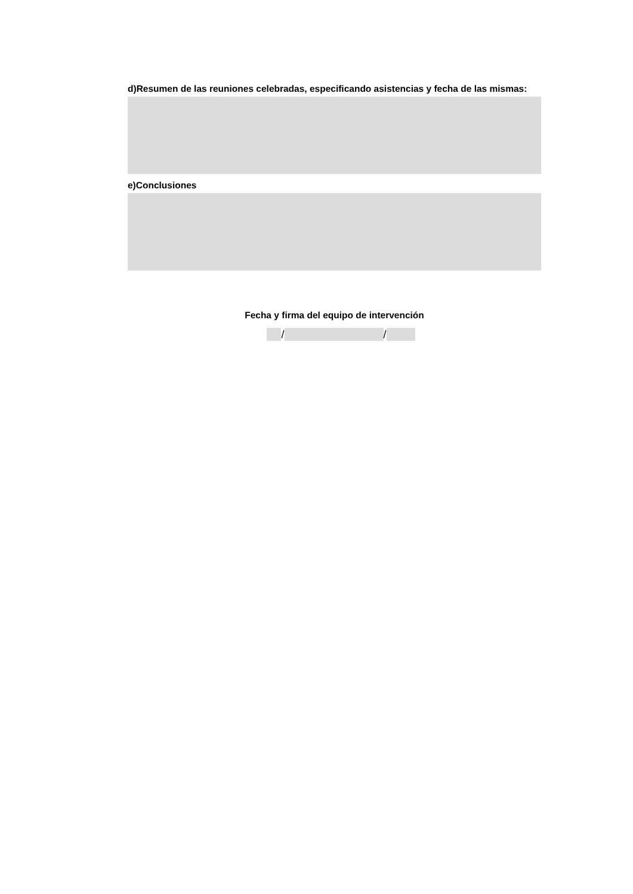d)Resumen de las reuniones celebradas, especificando asistencias y fecha de las mismas:
e)Conclusiones
Fecha y firma del equipo de intervención
/ /